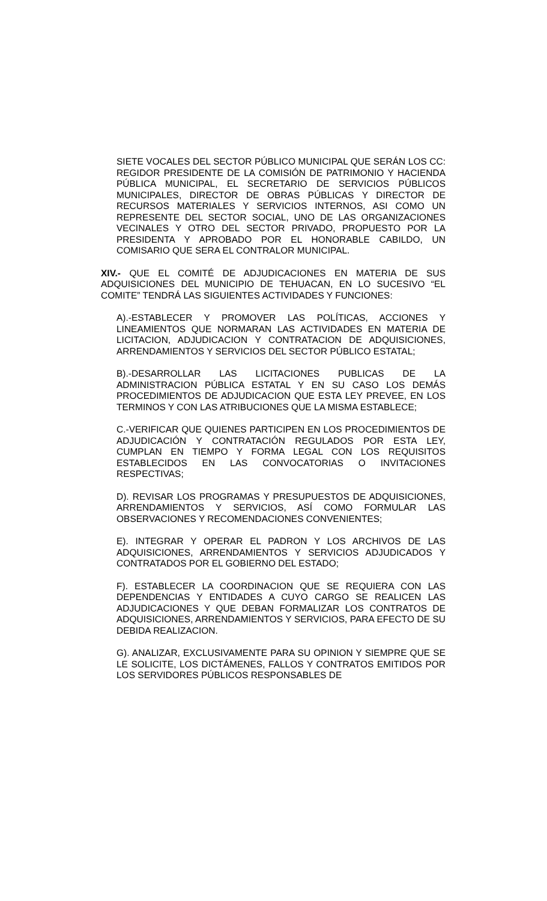SIETE VOCALES DEL SECTOR PÚBLICO MUNICIPAL QUE SERÁN LOS CC: REGIDOR PRESIDENTE DE LA COMISIÓN DE PATRIMONIO Y HACIENDA PÚBLICA MUNICIPAL, EL SECRETARIO DE SERVICIOS PÚBLICOS MUNICIPALES, DIRECTOR DE OBRAS PÚBLICAS Y DIRECTOR DE RECURSOS MATERIALES Y SERVICIOS INTERNOS, ASI COMO UN REPRESENTE DEL SECTOR SOCIAL, UNO DE LAS ORGANIZACIONES VECINALES Y OTRO DEL SECTOR PRIVADO, PROPUESTO POR LA PRESIDENTA Y APROBADO POR EL HONORABLE CABILDO, UN COMISARIO QUE SERA EL CONTRALOR MUNICIPAL.
XIV.- QUE EL COMITÉ DE ADJUDICACIONES EN MATERIA DE SUS ADQUISICIONES DEL MUNICIPIO DE TEHUACAN, EN LO SUCESIVO “EL COMITE” TENDRÁ LAS SIGUIENTES ACTIVIDADES Y FUNCIONES:
A).-ESTABLECER Y PROMOVER LAS POLÍTICAS, ACCIONES Y LINEAMIENTOS QUE NORMARAN LAS ACTIVIDADES EN MATERIA DE LICITACION, ADJUDICACION Y CONTRATACION DE ADQUISICIONES, ARRENDAMIENTOS Y SERVICIOS DEL SECTOR PÚBLICO ESTATAL;
B).-DESARROLLAR LAS LICITACIONES PUBLICAS DE LA ADMINISTRACION PÚBLICA ESTATAL Y EN SU CASO LOS DEMÁS PROCEDIMIENTOS DE ADJUDICACION QUE ESTA LEY PREVEE, EN LOS TERMINOS Y CON LAS ATRIBUCIONES QUE LA MISMA ESTABLECE;
C.-VERIFICAR QUE QUIENES PARTICIPEN EN LOS PROCEDIMIENTOS DE ADJUDICACIÓN Y CONTRATACIÓN REGULADOS POR ESTA LEY, CUMPLAN EN TIEMPO Y FORMA LEGAL CON LOS REQUISITOS ESTABLECIDOS EN LAS CONVOCATORIAS O INVITACIONES RESPECTIVAS;
D). REVISAR LOS PROGRAMAS Y PRESUPUESTOS DE ADQUISICIONES, ARRENDAMIENTOS Y SERVICIOS, ASÍ COMO FORMULAR LAS OBSERVACIONES Y RECOMENDACIONES CONVENIENTES;
E). INTEGRAR Y OPERAR EL PADRON Y LOS ARCHIVOS DE LAS ADQUISICIONES, ARRENDAMIENTOS Y SERVICIOS ADJUDICADOS Y CONTRATADOS POR EL GOBIERNO DEL ESTADO;
F). ESTABLECER LA COORDINACION QUE SE REQUIERA CON LAS DEPENDENCIAS Y ENTIDADES A CUYO CARGO SE REALICEN LAS ADJUDICACIONES Y QUE DEBAN FORMALIZAR LOS CONTRATOS DE ADQUISICIONES, ARRENDAMIENTOS Y SERVICIOS, PARA EFECTO DE SU DEBIDA REALIZACION.
G). ANALIZAR, EXCLUSIVAMENTE PARA SU OPINION Y SIEMPRE QUE SE LE SOLICITE, LOS DICTÁMENES, FALLOS Y CONTRATOS EMITIDOS POR LOS SERVIDORES PÚBLICOS RESPONSABLES DE